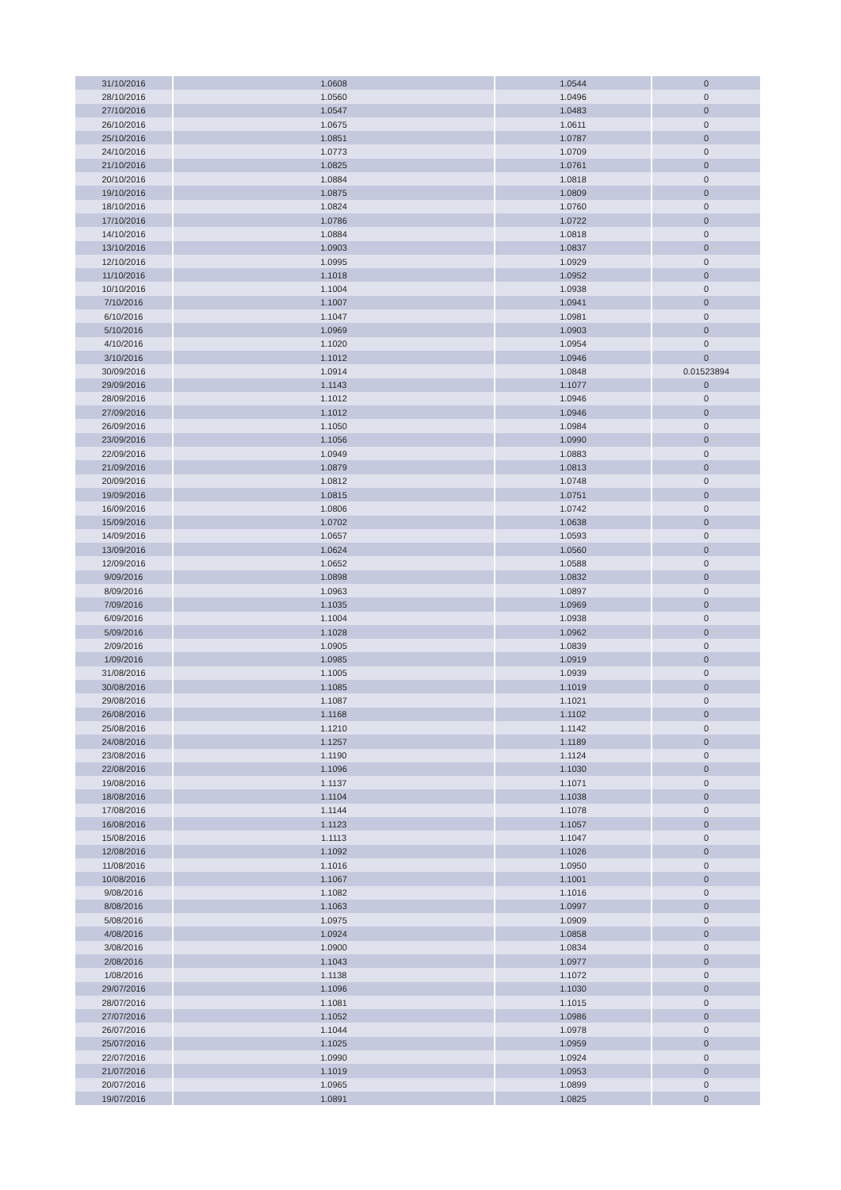| 31/10/2016 | 1.0608 | 1.0544 | 0 |
| 28/10/2016 | 1.0560 | 1.0496 | 0 |
| 27/10/2016 | 1.0547 | 1.0483 | 0 |
| 26/10/2016 | 1.0675 | 1.0611 | 0 |
| 25/10/2016 | 1.0851 | 1.0787 | 0 |
| 24/10/2016 | 1.0773 | 1.0709 | 0 |
| 21/10/2016 | 1.0825 | 1.0761 | 0 |
| 20/10/2016 | 1.0884 | 1.0818 | 0 |
| 19/10/2016 | 1.0875 | 1.0809 | 0 |
| 18/10/2016 | 1.0824 | 1.0760 | 0 |
| 17/10/2016 | 1.0786 | 1.0722 | 0 |
| 14/10/2016 | 1.0884 | 1.0818 | 0 |
| 13/10/2016 | 1.0903 | 1.0837 | 0 |
| 12/10/2016 | 1.0995 | 1.0929 | 0 |
| 11/10/2016 | 1.1018 | 1.0952 | 0 |
| 10/10/2016 | 1.1004 | 1.0938 | 0 |
| 7/10/2016 | 1.1007 | 1.0941 | 0 |
| 6/10/2016 | 1.1047 | 1.0981 | 0 |
| 5/10/2016 | 1.0969 | 1.0903 | 0 |
| 4/10/2016 | 1.1020 | 1.0954 | 0 |
| 3/10/2016 | 1.1012 | 1.0946 | 0 |
| 30/09/2016 | 1.0914 | 1.0848 | 0.01523894 |
| 29/09/2016 | 1.1143 | 1.1077 | 0 |
| 28/09/2016 | 1.1012 | 1.0946 | 0 |
| 27/09/2016 | 1.1012 | 1.0946 | 0 |
| 26/09/2016 | 1.1050 | 1.0984 | 0 |
| 23/09/2016 | 1.1056 | 1.0990 | 0 |
| 22/09/2016 | 1.0949 | 1.0883 | 0 |
| 21/09/2016 | 1.0879 | 1.0813 | 0 |
| 20/09/2016 | 1.0812 | 1.0748 | 0 |
| 19/09/2016 | 1.0815 | 1.0751 | 0 |
| 16/09/2016 | 1.0806 | 1.0742 | 0 |
| 15/09/2016 | 1.0702 | 1.0638 | 0 |
| 14/09/2016 | 1.0657 | 1.0593 | 0 |
| 13/09/2016 | 1.0624 | 1.0560 | 0 |
| 12/09/2016 | 1.0652 | 1.0588 | 0 |
| 9/09/2016 | 1.0898 | 1.0832 | 0 |
| 8/09/2016 | 1.0963 | 1.0897 | 0 |
| 7/09/2016 | 1.1035 | 1.0969 | 0 |
| 6/09/2016 | 1.1004 | 1.0938 | 0 |
| 5/09/2016 | 1.1028 | 1.0962 | 0 |
| 2/09/2016 | 1.0905 | 1.0839 | 0 |
| 1/09/2016 | 1.0985 | 1.0919 | 0 |
| 31/08/2016 | 1.1005 | 1.0939 | 0 |
| 30/08/2016 | 1.1085 | 1.1019 | 0 |
| 29/08/2016 | 1.1087 | 1.1021 | 0 |
| 26/08/2016 | 1.1168 | 1.1102 | 0 |
| 25/08/2016 | 1.1210 | 1.1142 | 0 |
| 24/08/2016 | 1.1257 | 1.1189 | 0 |
| 23/08/2016 | 1.1190 | 1.1124 | 0 |
| 22/08/2016 | 1.1096 | 1.1030 | 0 |
| 19/08/2016 | 1.1137 | 1.1071 | 0 |
| 18/08/2016 | 1.1104 | 1.1038 | 0 |
| 17/08/2016 | 1.1144 | 1.1078 | 0 |
| 16/08/2016 | 1.1123 | 1.1057 | 0 |
| 15/08/2016 | 1.1113 | 1.1047 | 0 |
| 12/08/2016 | 1.1092 | 1.1026 | 0 |
| 11/08/2016 | 1.1016 | 1.0950 | 0 |
| 10/08/2016 | 1.1067 | 1.1001 | 0 |
| 9/08/2016 | 1.1082 | 1.1016 | 0 |
| 8/08/2016 | 1.1063 | 1.0997 | 0 |
| 5/08/2016 | 1.0975 | 1.0909 | 0 |
| 4/08/2016 | 1.0924 | 1.0858 | 0 |
| 3/08/2016 | 1.0900 | 1.0834 | 0 |
| 2/08/2016 | 1.1043 | 1.0977 | 0 |
| 1/08/2016 | 1.1138 | 1.1072 | 0 |
| 29/07/2016 | 1.1096 | 1.1030 | 0 |
| 28/07/2016 | 1.1081 | 1.1015 | 0 |
| 27/07/2016 | 1.1052 | 1.0986 | 0 |
| 26/07/2016 | 1.1044 | 1.0978 | 0 |
| 25/07/2016 | 1.1025 | 1.0959 | 0 |
| 22/07/2016 | 1.0990 | 1.0924 | 0 |
| 21/07/2016 | 1.1019 | 1.0953 | 0 |
| 20/07/2016 | 1.0965 | 1.0899 | 0 |
| 19/07/2016 | 1.0891 | 1.0825 | 0 |